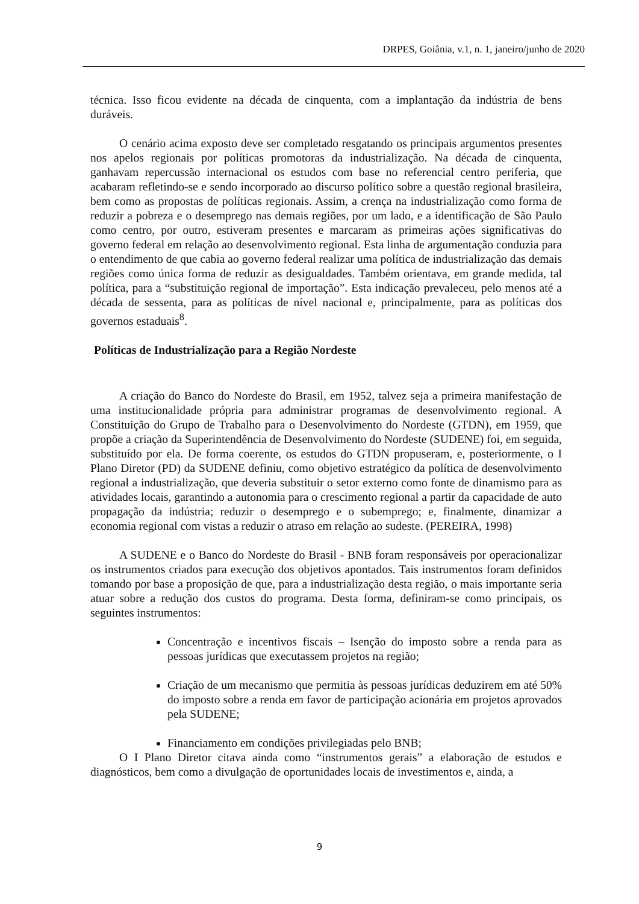DRPES, Goiânia, v.1, n. 1, janeiro/junho de 2020
técnica. Isso ficou evidente na década de cinquenta, com a implantação da indústria de bens duráveis.
O cenário acima exposto deve ser completado resgatando os principais argumentos presentes nos apelos regionais por políticas promotoras da industrialização. Na década de cinquenta, ganhavam repercussão internacional os estudos com base no referencial centro periferia, que acabaram refletindo-se e sendo incorporado ao discurso político sobre a questão regional brasileira, bem como as propostas de políticas regionais. Assim, a crença na industrialização como forma de reduzir a pobreza e o desemprego nas demais regiões, por um lado, e a identificação de São Paulo como centro, por outro, estiveram presentes e marcaram as primeiras ações significativas do governo federal em relação ao desenvolvimento regional. Esta linha de argumentação conduzia para o entendimento de que cabia ao governo federal realizar uma política de industrialização das demais regiões como única forma de reduzir as desigualdades. Também orientava, em grande medida, tal política, para a “substituição regional de importação”. Esta indicação prevaleceu, pelo menos até a década de sessenta, para as políticas de nível nacional e, principalmente, para as políticas dos governos estaduais<sup>8</sup>.
Políticas de Industrialização para a Região Nordeste
A criação do Banco do Nordeste do Brasil, em 1952, talvez seja a primeira manifestação de uma institucionalidade própria para administrar programas de desenvolvimento regional. A Constituição do Grupo de Trabalho para o Desenvolvimento do Nordeste (GTDN), em 1959, que propõe a criação da Superintendência de Desenvolvimento do Nordeste (SUDENE) foi, em seguida, substituído por ela. De forma coerente, os estudos do GTDN propuseram, e, posteriormente, o I Plano Diretor (PD) da SUDENE definiu, como objetivo estratégico da política de desenvolvimento regional a industrialização, que deveria substituir o setor externo como fonte de dinamismo para as atividades locais, garantindo a autonomia para o crescimento regional a partir da capacidade de auto propagação da indústria; reduzir o desemprego e o subemprego; e, finalmente, dinamizar a economia regional com vistas a reduzir o atraso em relação ao sudeste. (PEREIRA, 1998)
A SUDENE e o Banco do Nordeste do Brasil - BNB foram responsáveis por operacionalizar os instrumentos criados para execução dos objetivos apontados. Tais instrumentos foram definidos tomando por base a proposição de que, para a industrialização desta região, o mais importante seria atuar sobre a redução dos custos do programa. Desta forma, definiram-se como principais, os seguintes instrumentos:
Concentração e incentivos fiscais – Isenção do imposto sobre a renda para as pessoas jurídicas que executassem projetos na região;
Criação de um mecanismo que permitia às pessoas jurídicas deduzirem em até 50% do imposto sobre a renda em favor de participação acionária em projetos aprovados pela SUDENE;
Financiamento em condições privilegiadas pelo BNB;
O I Plano Diretor citava ainda como “instrumentos gerais” a elaboração de estudos e diagnósticos, bem como a divulgação de oportunidades locais de investimentos e, ainda, a
9